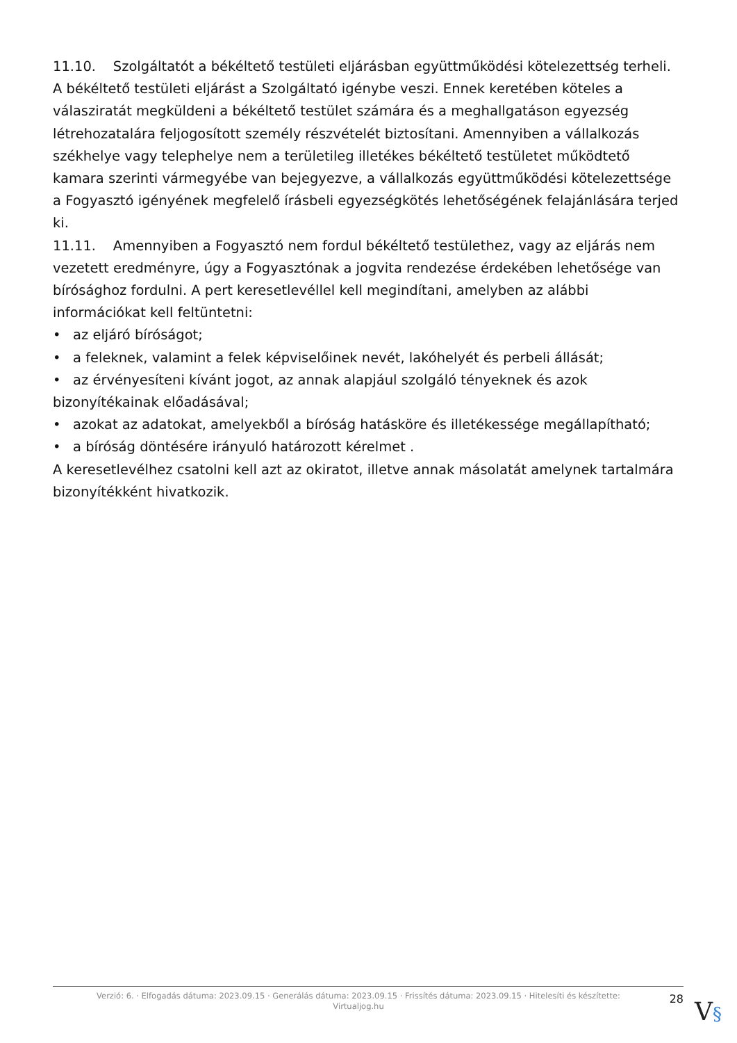11.10. Szolgáltatót a békéltető testületi eljárásban együttműködési kötelezettség terheli. A békéltető testületi eljárást a Szolgáltató igénybe veszi. Ennek keretében köteles a válasziratát megküldeni a békéltető testület számára és a meghallgatáson egyezség létrehozatalára feljogosított személy részvételét biztosítani. Amennyiben a vállalkozás székhelye vagy telephelye nem a területileg illetékes békéltető testületet működtető kamara szerinti vármegyébe van bejegyezve, a vállalkozás együttműködési kötelezettsége a Fogyasztó igényének megfelelő írásbeli egyezségkötés lehetőségének felajánlására terjed ki.
11.11. Amennyiben a Fogyasztó nem fordul békéltető testülethez, vagy az eljárás nem vezetett eredményre, úgy a Fogyasztónak a jogvita rendezése érdekében lehetősége van bírósághoz fordulni. A pert keresetlevéllel kell megindítani, amelyben az alábbi információkat kell feltüntetni:
• az eljáró bíróságot;
• a feleknek, valamint a felek képviselőinek nevét, lakóhelyét és perbeli állását;
• az érvényesíteni kívánt jogot, az annak alapjául szolgáló tényeknek és azok bizonyítékainak előadásával;
• azokat az adatokat, amelyekből a bíróság hatásköre és illetékessége megállapítható;
• a bíróság döntésére irányuló határozott kérelmet .
A keresetlevélhez csatolni kell azt az okiratot, illetve annak másolatát amelynek tartalmára bizonyítékként hivatkozik.
Verzió: 6. · Elfogadás dátuma: 2023.09.15 · Generálás dátuma: 2023.09.15 · Frissítés dátuma: 2023.09.15 · Hitelesíti és készítette: Virtualjog.hu
28
V§